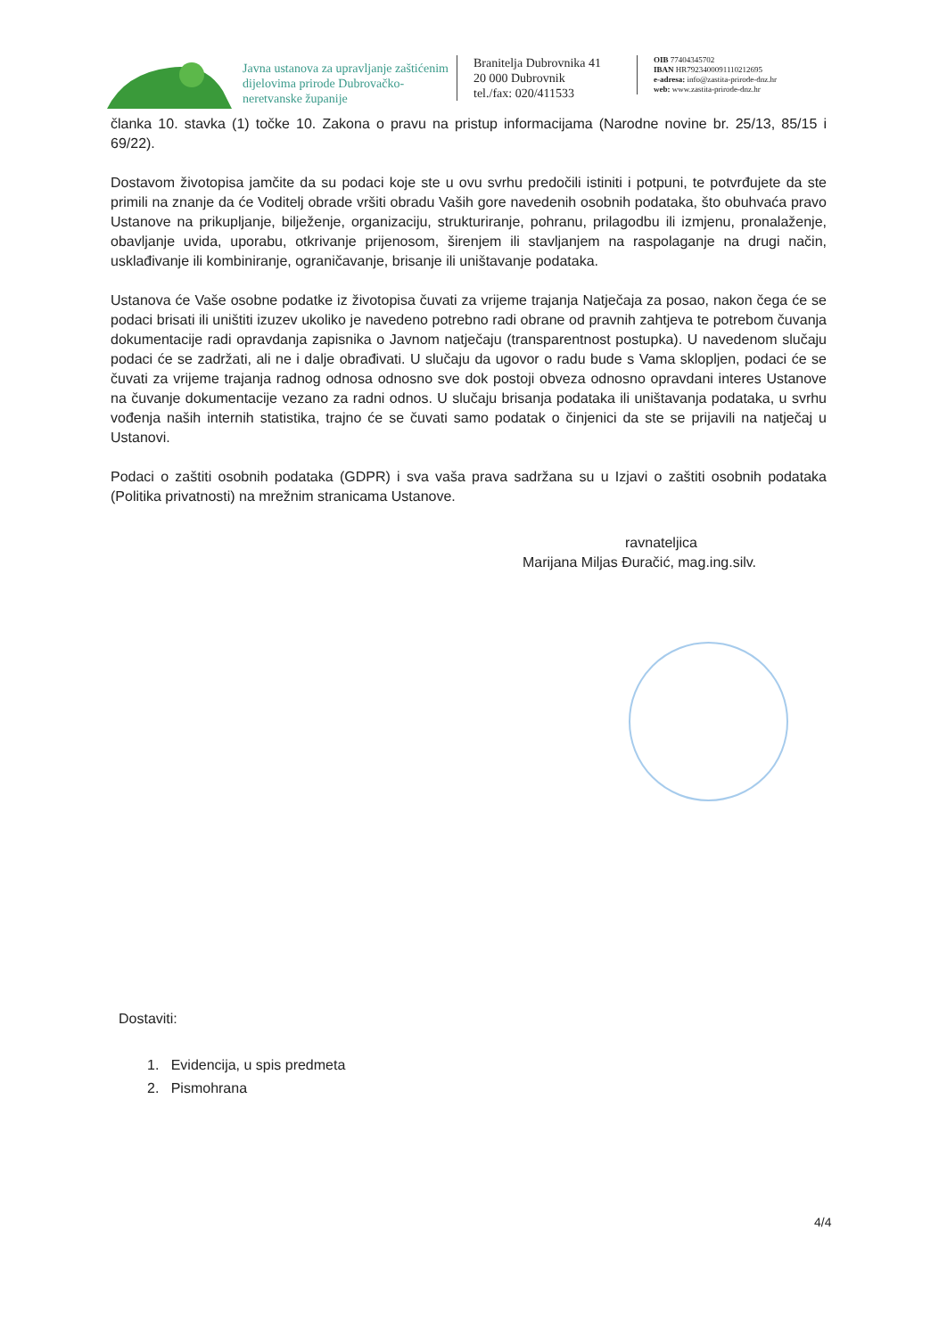Javna ustanova za upravljanje zaštićenim dijelovima prirode Dubrovačko-neretvanske županije
Branitelja Dubrovnika 41
20 000 Dubrovnik
tel./fax: 020/411533
OIB 77404345702
IBAN HR7923400091110212695
e-adresa: info@zastita-prirode-dnz.hr
web: www.zastita-prirode-dnz.hr
članka 10. stavka (1) točke 10. Zakona o pravu na pristup informacijama (Narodne novine br. 25/13, 85/15 i 69/22).
Dostavom životopisa jamčite da su podaci koje ste u ovu svrhu predočili istiniti i potpuni, te potvrđujete da ste primili na znanje da će Voditelj obrade vršiti obradu Vaših gore navedenih osobnih podataka, što obuhvaća pravo Ustanove na prikupljanje, bilježenje, organizaciju, strukturiranje, pohranu, prilagodbu ili izmjenu, pronalaženje, obavljanje uvida, uporabu, otkrivanje prijenosom, širenjem ili stavljanjem na raspolaganje na drugi način, usklađivanje ili kombiniranje, ograničavanje, brisanje ili uništavanje podataka.
Ustanova će Vaše osobne podatke iz životopisa čuvati za vrijeme trajanja Natječaja za posao, nakon čega će se podaci brisati ili uništiti izuzev ukoliko je navedeno potrebno radi obrane od pravnih zahtjeva te potrebom čuvanja dokumentacije radi opravdanja zapisnika o Javnom natječaju (transparentnost postupka). U navedenom slučaju podaci će se zadržati, ali ne i dalje obrađivati. U slučaju da ugovor o radu bude s Vama sklopljen, podaci će se čuvati za vrijeme trajanja radnog odnosa odnosno sve dok postoji obveza odnosno opravdani interes Ustanove na čuvanje dokumentacije vezano za radni odnos. U slučaju brisanja podataka ili uništavanja podataka, u svrhu vođenja naših internih statistika, trajno će se čuvati samo podatak o činjenici da ste se prijavili na natječaj u Ustanovi.
Podaci o zaštiti osobnih podataka (GDPR) i sva vaša prava sadržana su u Izjavi o zaštiti osobnih podataka (Politika privatnosti) na mrežnim stranicama Ustanove.
ravnateljica
Marijana Miljas Đuračić, mag.ing.silv.
Dostaviti:
1. Evidencija, u spis predmeta
2. Pismohrana
4/4